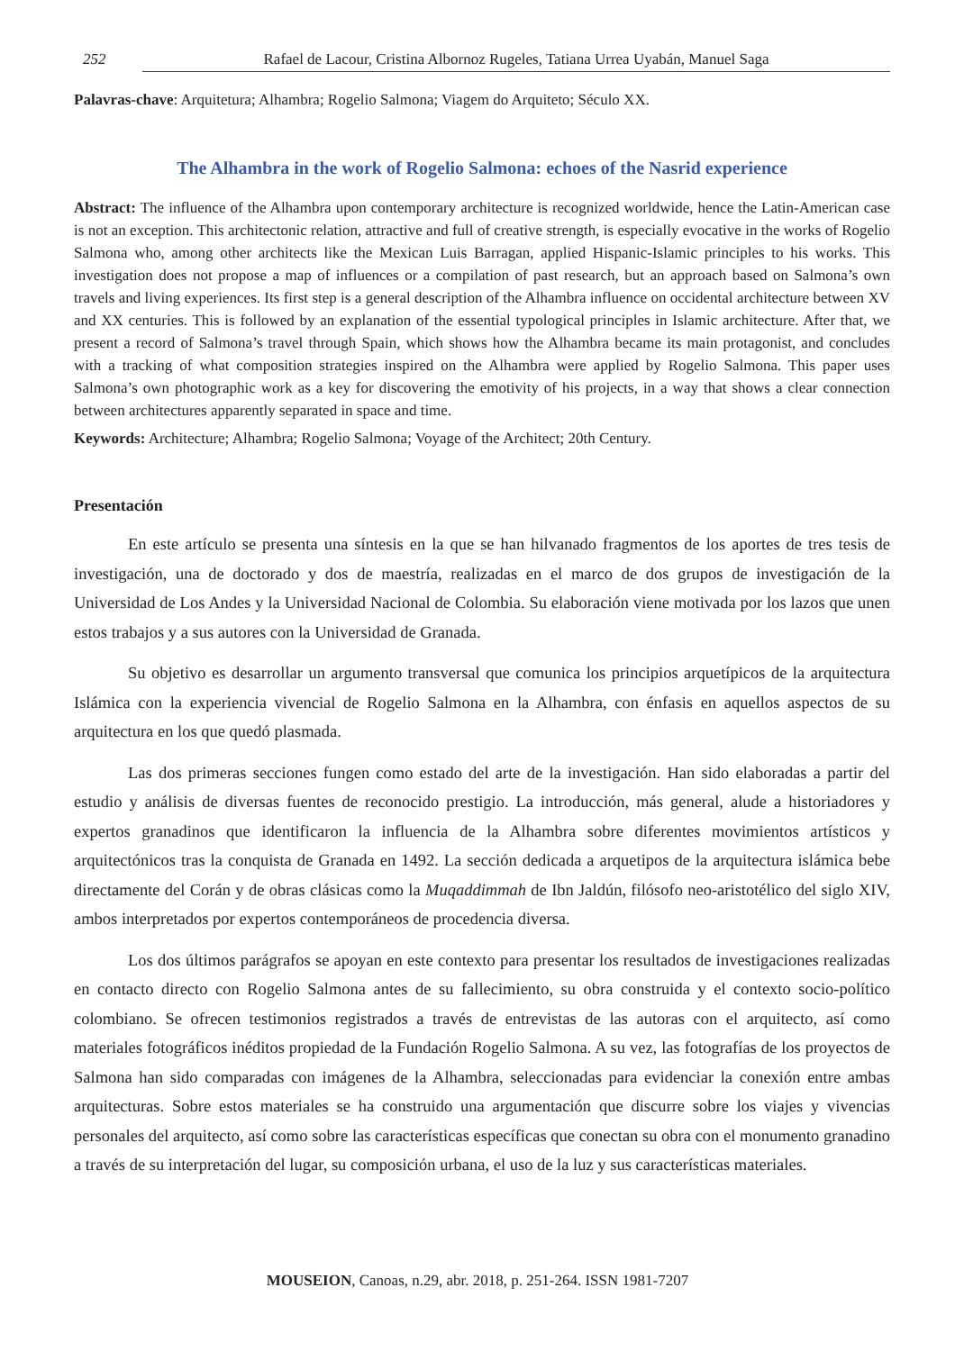252 Rafael de Lacour, Cristina Albornoz Rugeles, Tatiana Urrea Uyabán, Manuel Saga
Palavras-chave: Arquitetura; Alhambra; Rogelio Salmona; Viagem do Arquiteto; Século XX.
The Alhambra in the work of Rogelio Salmona: echoes of the Nasrid experience
Abstract: The influence of the Alhambra upon contemporary architecture is recognized worldwide, hence the Latin-American case is not an exception. This architectonic relation, attractive and full of creative strength, is especially evocative in the works of Rogelio Salmona who, among other architects like the Mexican Luis Barragan, applied Hispanic-Islamic principles to his works. This investigation does not propose a map of influences or a compilation of past research, but an approach based on Salmona’s own travels and living experiences. Its first step is a general description of the Alhambra influence on occidental architecture between XV and XX centuries. This is followed by an explanation of the essential typological principles in Islamic architecture. After that, we present a record of Salmona’s travel through Spain, which shows how the Alhambra became its main protagonist, and concludes with a tracking of what composition strategies inspired on the Alhambra were applied by Rogelio Salmona. This paper uses Salmona’s own photographic work as a key for discovering the emotivity of his projects, in a way that shows a clear connection between architectures apparently separated in space and time.
Keywords: Architecture; Alhambra; Rogelio Salmona; Voyage of the Architect; 20th Century.
Presentación
En este artículo se presenta una síntesis en la que se han hilvanado fragmentos de los aportes de tres tesis de investigación, una de doctorado y dos de maestría, realizadas en el marco de dos grupos de investigación de la Universidad de Los Andes y la Universidad Nacional de Colombia. Su elaboración viene motivada por los lazos que unen estos trabajos y a sus autores con la Universidad de Granada.
Su objetivo es desarrollar un argumento transversal que comunica los principios arquetípicos de la arquitectura Islámica con la experiencia vivencial de Rogelio Salmona en la Alhambra, con énfasis en aquellos aspectos de su arquitectura en los que quedó plasmada.
Las dos primeras secciones fungen como estado del arte de la investigación. Han sido elaboradas a partir del estudio y análisis de diversas fuentes de reconocido prestigio. La introducción, más general, alude a historiadores y expertos granadinos que identificaron la influencia de la Alhambra sobre diferentes movimientos artísticos y arquitectónicos tras la conquista de Granada en 1492. La sección dedicada a arquetipos de la arquitectura islámica bebe directamente del Corán y de obras clásicas como la Muqaddimmah de Ibn Jaldún, filósofo neo-aristotélico del siglo XIV, ambos interpretados por expertos contemporáneos de procedencia diversa.
Los dos últimos parágrafos se apoyan en este contexto para presentar los resultados de investigaciones realizadas en contacto directo con Rogelio Salmona antes de su fallecimiento, su obra construida y el contexto socio-político colombiano. Se ofrecen testimonios registrados a través de entrevistas de las autoras con el arquitecto, así como materiales fotográficos inéditos propiedad de la Fundación Rogelio Salmona. A su vez, las fotografías de los proyectos de Salmona han sido comparadas con imágenes de la Alhambra, seleccionadas para evidenciar la conexión entre ambas arquitecturas. Sobre estos materiales se ha construido una argumentación que discurre sobre los viajes y vivencias personales del arquitecto, así como sobre las características específicas que conectan su obra con el monumento granadino a través de su interpretación del lugar, su composición urbana, el uso de la luz y sus características materiales.
MOUSEION, Canoas, n.29, abr. 2018, p. 251-264. ISSN 1981-7207